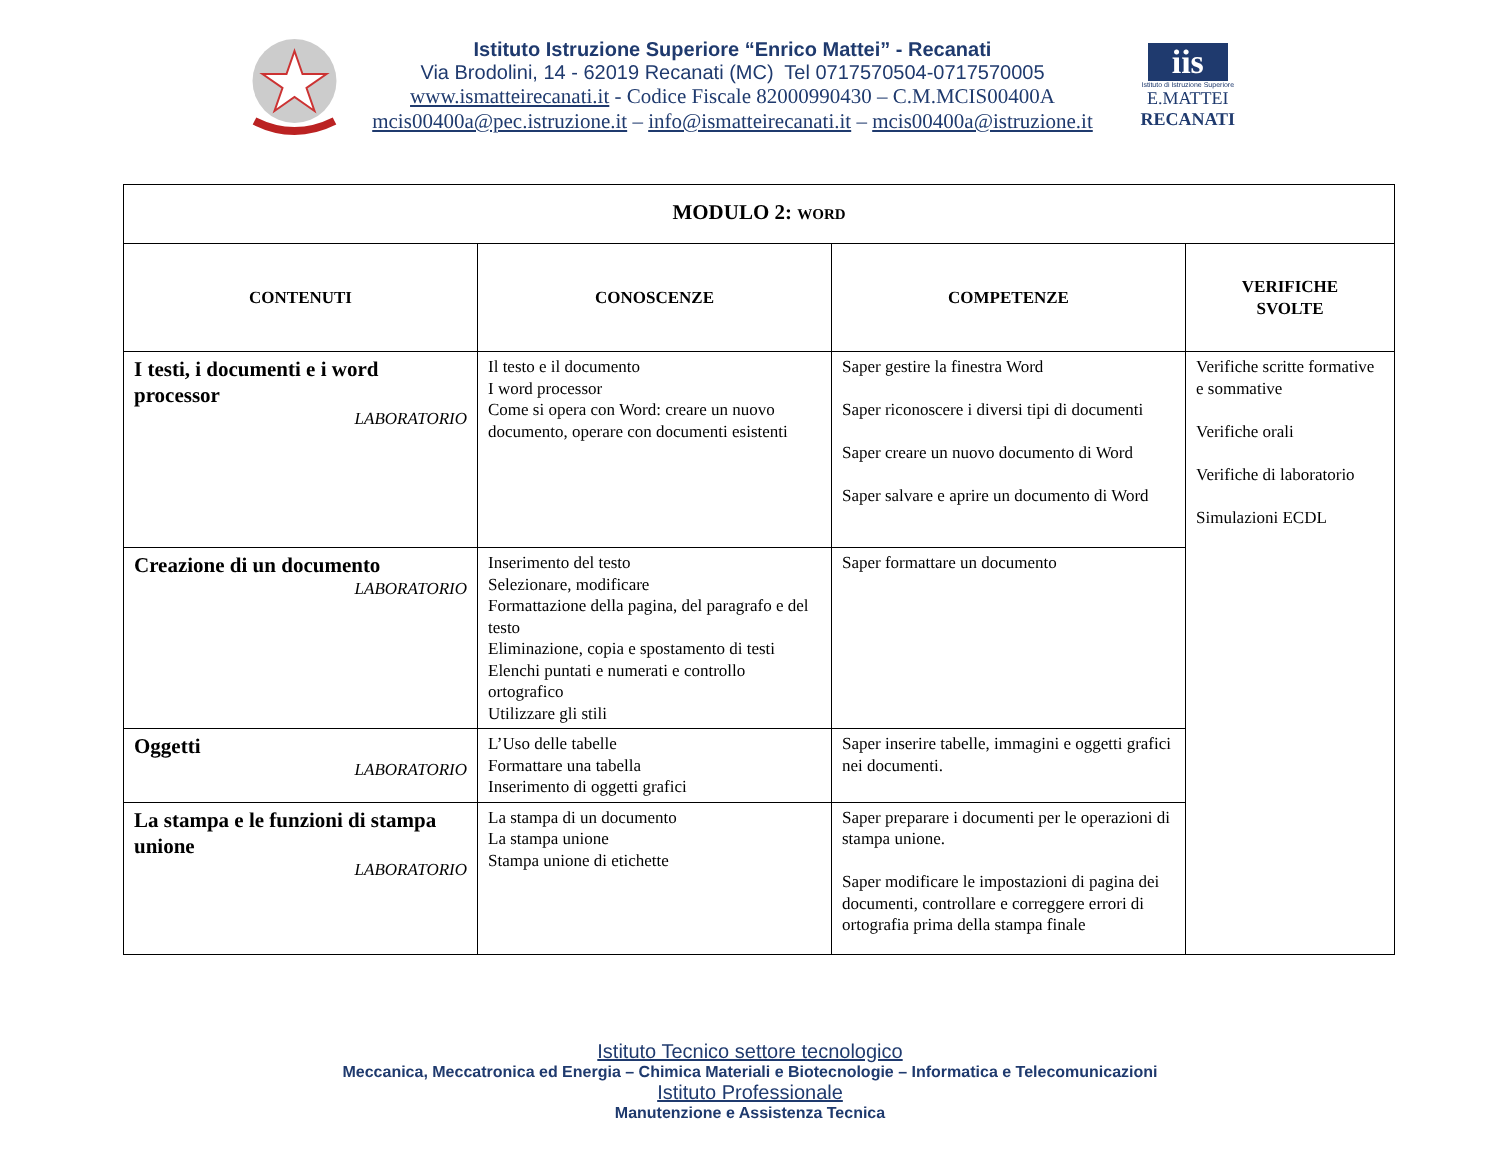Istituto Istruzione Superiore “Enrico Mattei” - Recanati
Via Brodolini, 14 - 62019 Recanati (MC) Tel 0717570504-0717570005
www.ismatteirecanati.it - Codice Fiscale 82000990430 – C.M.MCIS00400A
mcis00400a@pec.istruzione.it – info@ismatteirecanati.it – mcis00400a@istruzione.it
iis
Istituto di Istruzione Superiore
E.MATTEI
RECANATI
| MODULO 2: WORD | | | |
| --- | --- | --- | --- |
| CONTENUTI | CONOSCENZE | COMPETENZE | VERIFICHE SVOLTE |
| I testi, i documenti e i word processor LABORATORIO | Il testo e il documento I word processor Come si opera con Word: creare un nuovo documento, operare con documenti esistenti | Saper gestire la finestra Word Saper riconoscere i diversi tipi di documenti Saper creare un nuovo documento di Word Saper salvare e aprire un documento di Word | Verifiche scritte formative e sommative Verifiche orali Verifiche di laboratorio Simulazioni ECDL |
| Creazione di un documento LABORATORIO | Inserimento del testo Selezionare, modificare Formattazione della pagina, del paragrafo e del testo Eliminazione, copia e spostamento di testi Elenchi puntati e numerati e controllo ortografico Utilizzare gli stili | Saper formattare un documento | |
| Oggetti LABORATORIO | L’Uso delle tabelle Formattare una tabella Inserimento di oggetti grafici | Saper inserire tabelle, immagini e oggetti grafici nei documenti. | |
| La stampa e le funzioni di stampa unione LABORATORIO | La stampa di un documento La stampa unione Stampa unione di etichette | Saper preparare i documenti per le operazioni di stampa unione. Saper modificare le impostazioni di pagina dei documenti, controllare e correggere errori di ortografia prima della stampa finale | |
Istituto Tecnico settore tecnologico
Meccanica, Meccatronica ed Energia – Chimica Materiali e Biotecnologie – Informatica e Telecomunicazioni
Istituto Professionale
Manutenzione e Assistenza Tecnica